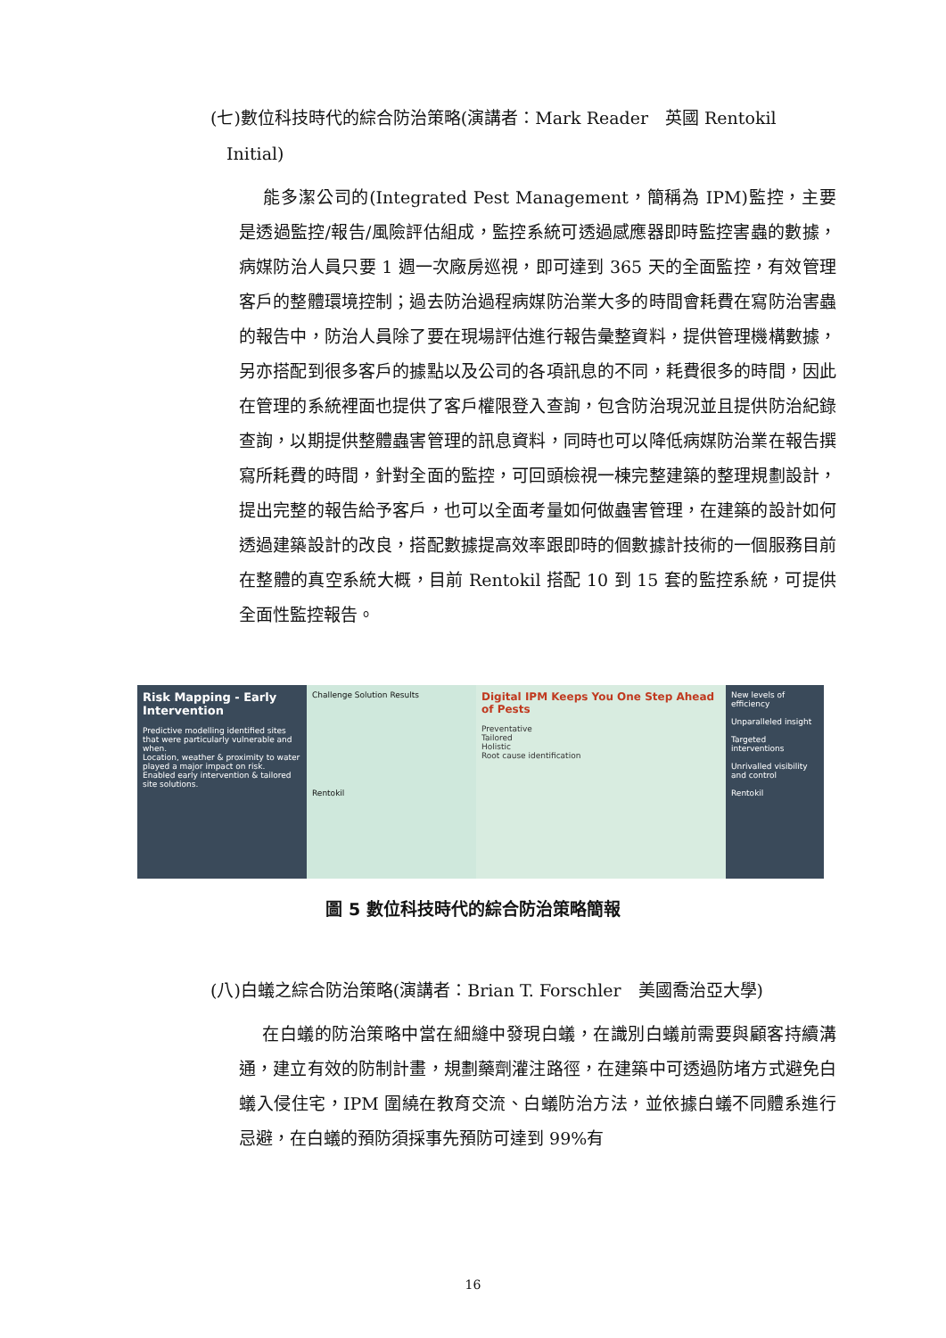(七)數位科技時代的綜合防治策略(演講者：Mark Reader　英國 Rentokil
Initial)
能多潔公司的(Integrated Pest Management，簡稱為 IPM)監控，主要是透過監控/報告/風險評估組成，監控系統可透過感應器即時監控害蟲的數據，病媒防治人員只要 1 週一次廠房巡視，即可達到 365 天的全面監控，有效管理客戶的整體環境控制；過去防治過程病媒防治業大多的時間會耗費在寫防治害蟲的報告中，防治人員除了要在現場評估進行報告彙整資料，提供管理機構數據，另亦搭配到很多客戶的據點以及公司的各項訊息的不同，耗費很多的時間，因此在管理的系統裡面也提供了客戶權限登入查詢，包含防治現況並且提供防治紀錄查詢，以期提供整體蟲害管理的訊息資料，同時也可以降低病媒防治業在報告撰寫所耗費的時間，針對全面的監控，可回頭檢視一棟完整建築的整理規劃設計，提出完整的報告給予客戶，也可以全面考量如何做蟲害管理，在建築的設計如何透過建築設計的改良，搭配數據提高效率跟即時的個數據計技術的一個服務目前在整體的真空系統大概，目前 Rentokil 搭配 10 到 15 套的監控系統，可提供全面性監控報告。
Risk Mapping - Early Intervention
Predictive modelling identified sites that were particularly vulnerable and when.
Location, weather & proximity to water played a major impact on risk.
Enabled early intervention & tailored site solutions.
Challenge Solution Results
Rentokil
Digital IPM Keeps You One Step Ahead of Pests
Preventative
Tailored
Holistic
Root cause identification
New levels of efficiency
Unparalleled insight
Targeted interventions
Unrivalled visibility and control
Rentokil
圖 5 數位科技時代的綜合防治策略簡報
(八)白蟻之綜合防治策略(演講者：Brian T. Forschler　美國喬治亞大學)
在白蟻的防治策略中當在細縫中發現白蟻，在識別白蟻前需要與顧客持續溝通，建立有效的防制計畫，規劃藥劑灌注路徑，在建築中可透過防堵方式避免白蟻入侵住宅，IPM 圍繞在教育交流、白蟻防治方法，並依據白蟻不同體系進行忌避，在白蟻的預防須採事先預防可達到 99%有
16